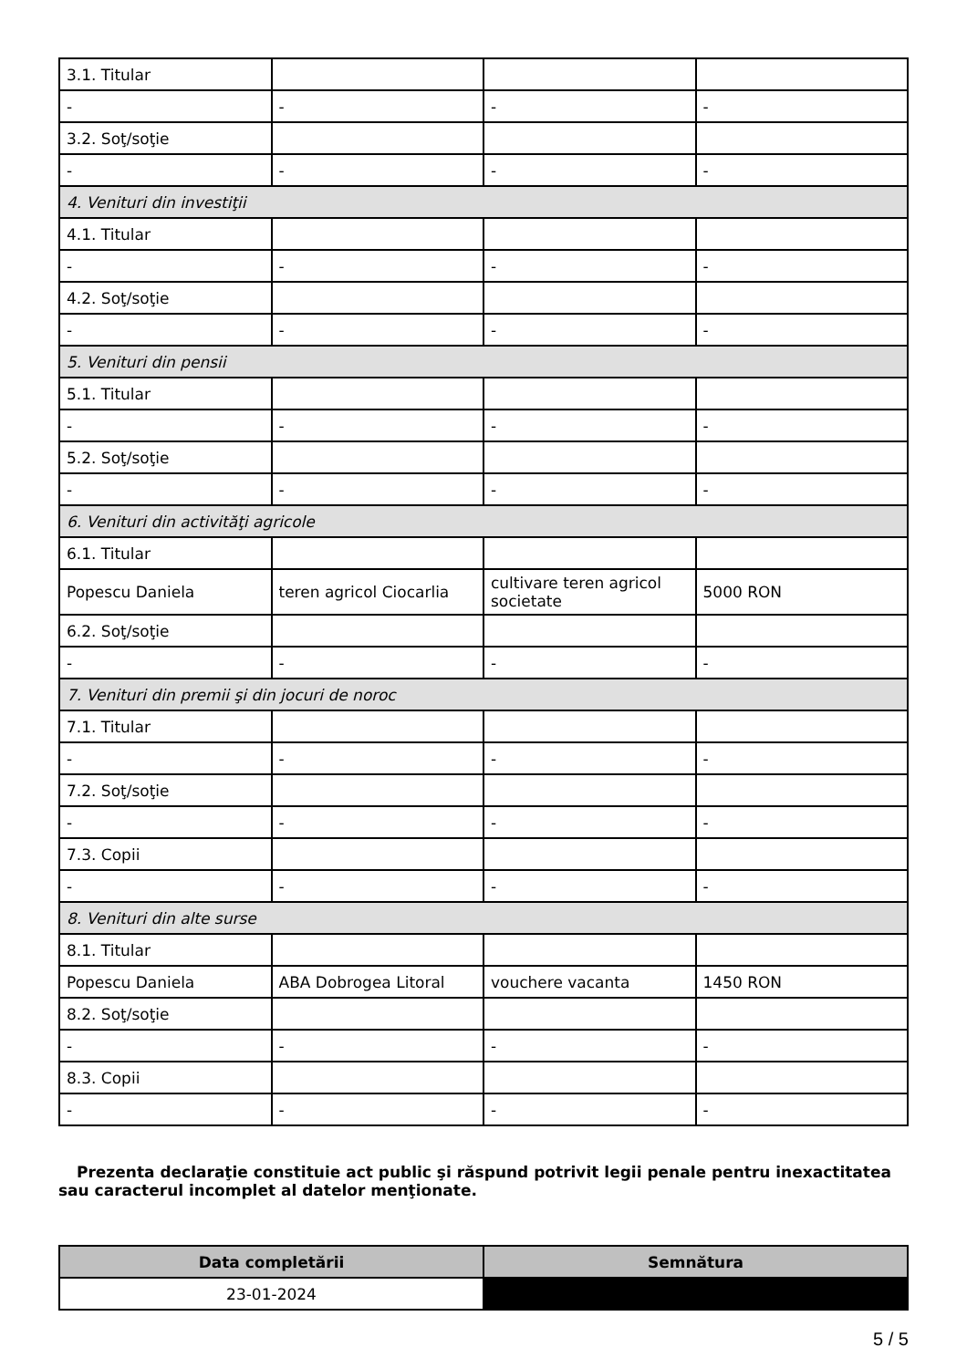| 3.1. Titular | | | |
| - | - | - | - |
| 3.2. Soţ/soţie | | | |
| - | - | - | - |
| 4. Venituri din investiţii | | | |
| 4.1. Titular | | | |
| - | - | - | - |
| 4.2. Soţ/soţie | | | |
| - | - | - | - |
| 5. Venituri din pensii | | | |
| 5.1. Titular | | | |
| - | - | - | - |
| 5.2. Soţ/soţie | | | |
| - | - | - | - |
| 6. Venituri din activităţi agricole | | | |
| 6.1. Titular | | | |
| Popescu Daniela | teren agricol Ciocarlia | cultivare teren agricol societate | 5000 RON |
| 6.2. Soţ/soţie | | | |
| - | - | - | - |
| 7. Venituri din premii şi din jocuri de noroc | | | |
| 7.1. Titular | | | |
| - | - | - | - |
| 7.2. Soţ/soţie | | | |
| - | - | - | - |
| 7.3. Copii | | | |
| - | - | - | - |
| 8. Venituri din alte surse | | | |
| 8.1. Titular | | | |
| Popescu Daniela | ABA Dobrogea Litoral | vouchere vacanta | 1450 RON |
| 8.2. Soţ/soţie | | | |
| - | - | - | - |
| 8.3. Copii | | | |
| - | - | - | - |
Prezenta declaraţie constituie act public şi răspund potrivit legii penale pentru inexactitatea sau caracterul incomplet al datelor menţionate.
| Data completării | Semnătura |
| --- | --- |
| 23-01-2024 | |
5 / 5